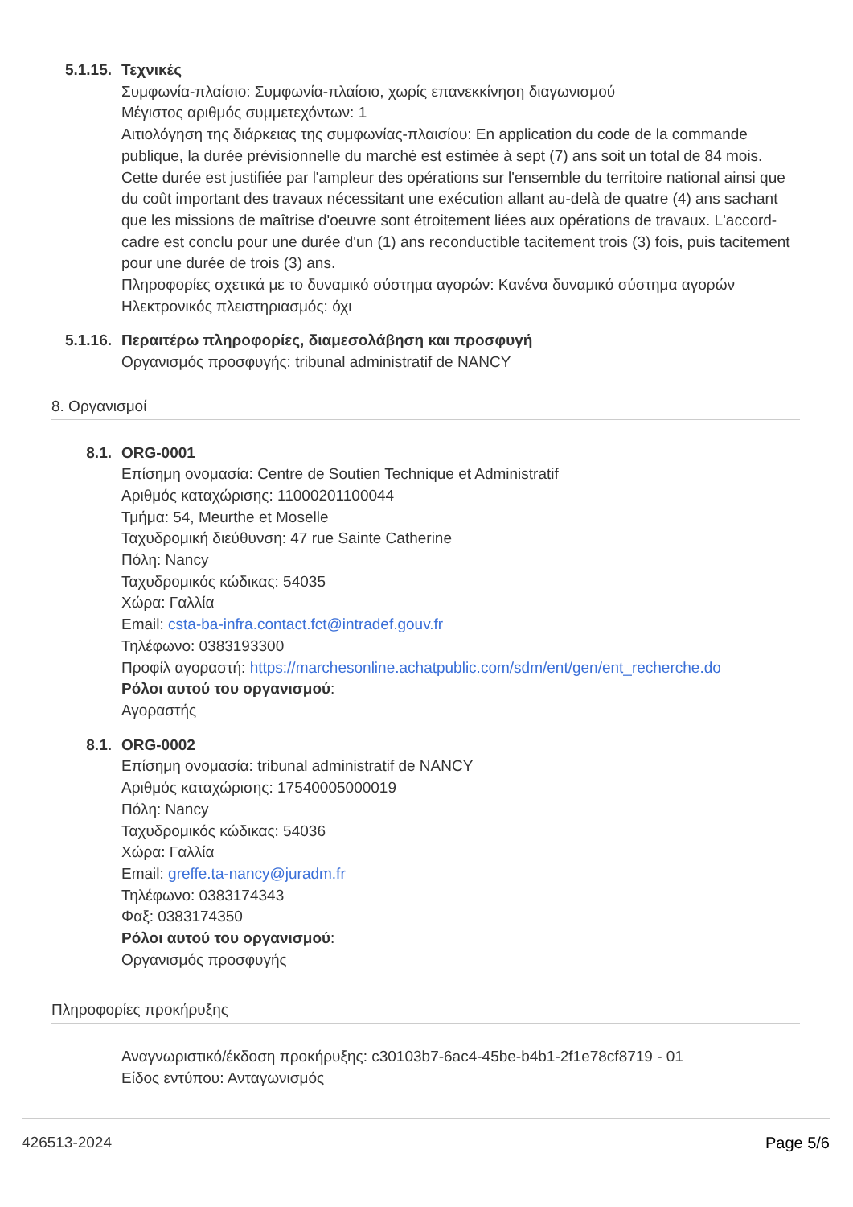5.1.15. Τεχνικές
Συμφωνία-πλαίσιο: Συμφωνία-πλαίσιο, χωρίς επανεκκίνηση διαγωνισμού
Μέγιστος αριθμός συμμετεχόντων: 1
Αιτιολόγηση της διάρκειας της συμφωνίας-πλαισίου: En application du code de la commande publique, la durée prévisionnelle du marché est estimée à sept (7) ans soit un total de 84 mois. Cette durée est justifiée par l'ampleur des opérations sur l'ensemble du territoire national ainsi que du coût important des travaux nécessitant une exécution allant au-delà de quatre (4) ans sachant que les missions de maîtrise d'oeuvre sont étroitement liées aux opérations de travaux. L'accord-cadre est conclu pour une durée d'un (1) ans reconductible tacitement trois (3) fois, puis tacitement pour une durée de trois (3) ans.
Πληροφορίες σχετικά με το δυναμικό σύστημα αγορών: Κανένα δυναμικό σύστημα αγορών
Ηλεκτρονικός πλειστηριασμός: όχι
5.1.16. Περαιτέρω πληροφορίες, διαμεσολάβηση και προσφυγή
Οργανισμός προσφυγής: tribunal administratif de NANCY
8. Οργανισμοί
8.1. ORG-0001
Επίσημη ονομασία: Centre de Soutien Technique et Administratif
Αριθμός καταχώρισης: 11000201100044
Τμήμα: 54, Meurthe et Moselle
Ταχυδρομική διεύθυνση: 47 rue Sainte Catherine
Πόλη: Nancy
Ταχυδρομικός κώδικας: 54035
Χώρα: Γαλλία
Email: csta-ba-infra.contact.fct@intradef.gouv.fr
Τηλέφωνο: 0383193300
Προφίλ αγοραστή: https://marchesonline.achatpublic.com/sdm/ent/gen/ent_recherche.do
Ρόλοι αυτού του οργανισμού:
Αγοραστής
8.1. ORG-0002
Επίσημη ονομασία: tribunal administratif de NANCY
Αριθμός καταχώρισης: 17540005000019
Πόλη: Nancy
Ταχυδρομικός κώδικας: 54036
Χώρα: Γαλλία
Email: greffe.ta-nancy@juradm.fr
Τηλέφωνο: 0383174343
Φαξ: 0383174350
Ρόλοι αυτού του οργανισμού:
Οργανισμός προσφυγής
Πληροφορίες προκήρυξης
Αναγνωριστικό/έκδοση προκήρυξης: c30103b7-6ac4-45be-b4b1-2f1e78cf8719 - 01
Είδος εντύπου: Ανταγωνισμός
426513-2024 Page 5/6